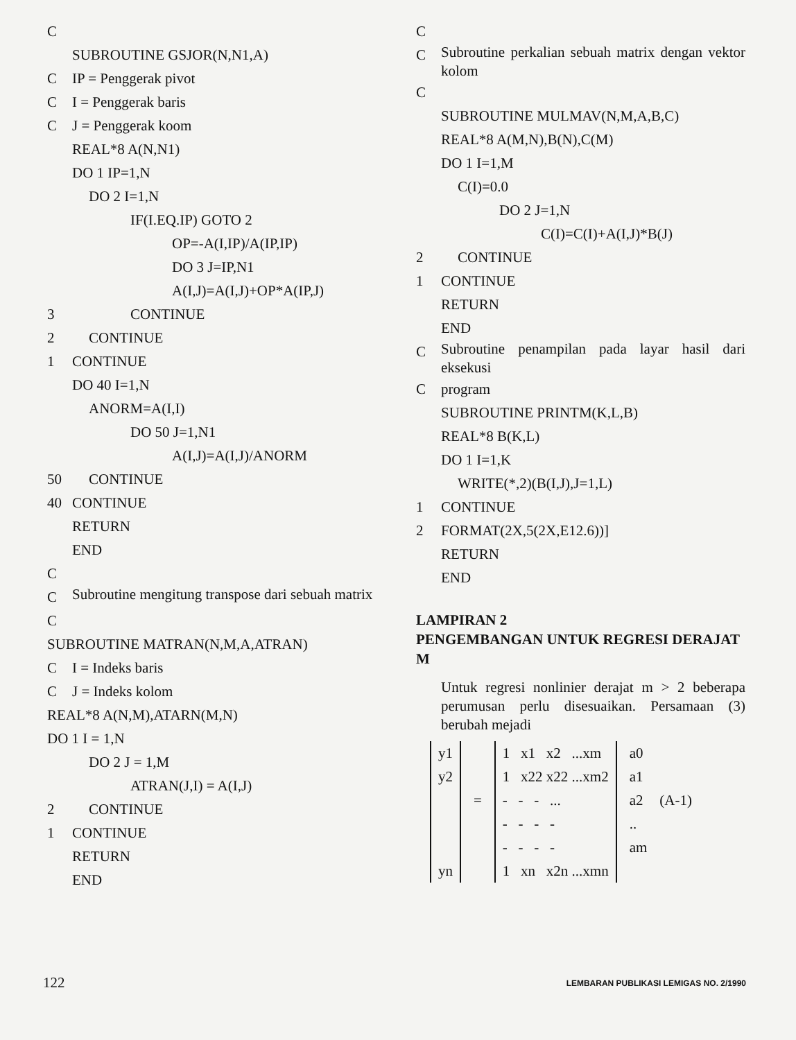C
SUBROUTINE GSJOR(N,N1,A)
C IP = Penggerak pivot
C I = Penggerak baris
C J = Penggerak koom
REAL*8 A(N,N1)
DO 1 IP=1,N
DO 2 I=1,N
IF(I.EQ.IP) GOTO 2
OP=-A(I,IP)/A(IP,IP)
DO 3 J=IP,N1
A(I,J)=A(I,J)+OP*A(IP,J)
3 CONTINUE
2 CONTINUE
1 CONTINUE
DO 40 I=1,N
ANORM=A(I,I)
DO 50 J=1,N1
A(I,J)=A(I,J)/ANORM
50 CONTINUE
40 CONTINUE
RETURN
END
C
C
Subroutine mengitung transpose dari sebuah matrix
C
SUBROUTINE MATRAN(N,M,A,ATRAN)
C I = Indeks baris
C J = Indeks kolom
REAL*8 A(N,M),ATARN(M,N)
DO 1 I = 1,N
DO 2 J = 1,M
ATRAN(J,I) = A(I,J)
2 CONTINUE
1 CONTINUE
RETURN
END
C
C
Subroutine perkalian sebuah matrix dengan vektor kolom
C
SUBROUTINE MULMAV(N,M,A,B,C)
REAL*8 A(M,N),B(N),C(M)
DO 1 I=1,M
C(I)=0.0
DO 2 J=1,N
C(I)=C(I)+A(I,J)*B(J)
2 CONTINUE
1 CONTINUE
RETURN
END
C
Subroutine penampilan pada layar hasil dari eksekusi
Cprogram
SUBROUTINE PRINTM(K,L,B)
REAL*8 B(K,L)
DO 1 I=1,K
WRITE(*,2)(B(I,J),J=1,L)
1 CONTINUE
2 FORMAT(2X,5(2X,E12.6))]
RETURN
END
LAMPIRAN 2
PENGEMBANGAN UNTUK REGRESI DERAJAT M
Untuk regresi nonlinier derajat m > 2 beberapa perumusan perlu disesuaikan. Persamaan (3) berubah mejadi
y1
y2
yn
= 1 x1 x2 ...xm
1 x22 x22 ...xm2
- - - ...
- - - -
- - - -
1 xn x2n ...xmn
a0
a1
a2
..
am
(A-1)
122 LEMBARAN PUBLIKASI LEMIGAS NO. 2/1990